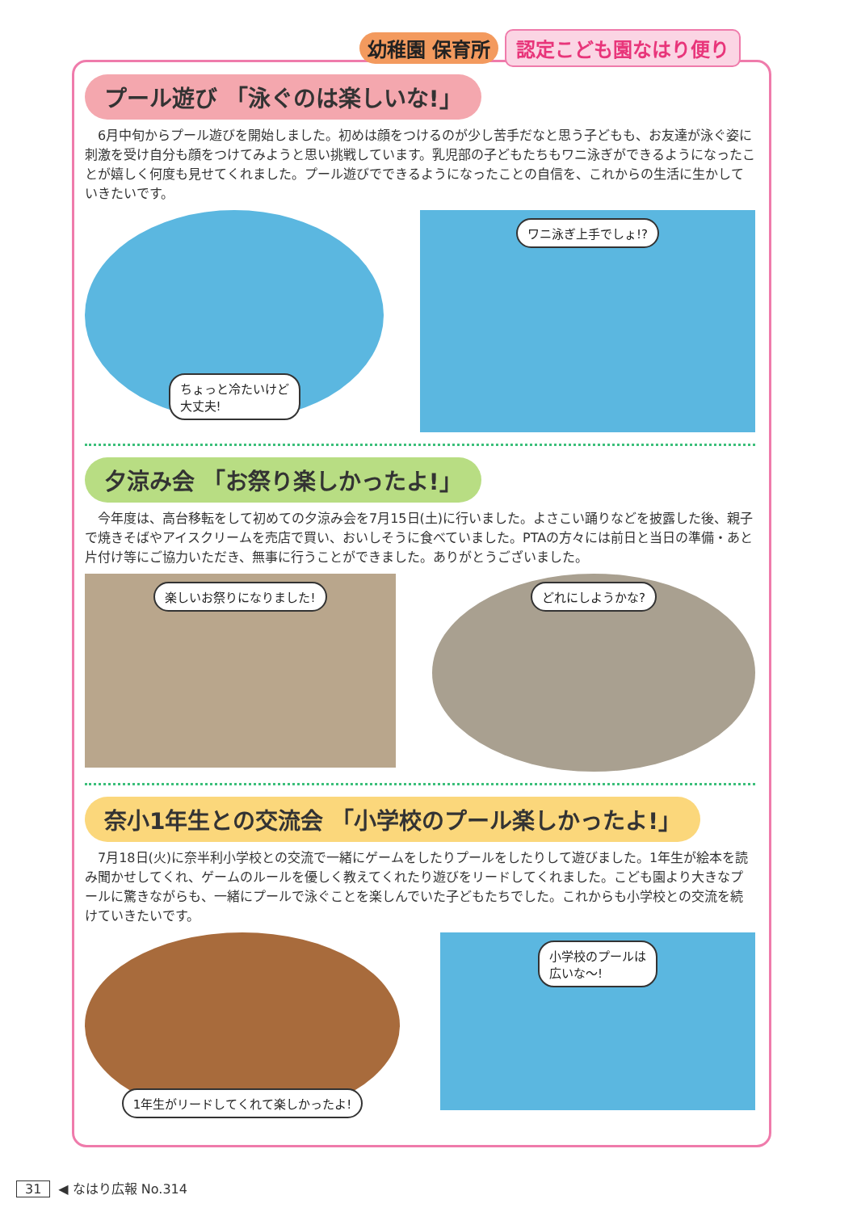幼稚園 保育所 認定こども園なはり便り
プール遊び 「泳ぐのは楽しいな!」
6月中旬からプール遊びを開始しました。初めは顔をつけるのが少し苦手だなと思う子どもも、お友達が泳ぐ姿に刺激を受け自分も顔をつけてみようと思い挑戦しています。乳児部の子どもたちもワニ泳ぎができるようになったことが嬉しく何度も見せてくれました。プール遊びでできるようになったことの自信を、これからの生活に生かしていきたいです。
ちょっと冷たいけど
大丈夫!
ワニ泳ぎ上手でしょ!?
夕涼み会 「お祭り楽しかったよ!」
今年度は、高台移転をして初めての夕涼み会を7月15日(土)に行いました。よさこい踊りなどを披露した後、親子で焼きそばやアイスクリームを売店で買い、おいしそうに食べていました。PTAの方々には前日と当日の準備・あと片付け等にご協力いただき、無事に行うことができました。ありがとうございました。
楽しいお祭りになりました!
どれにしようかな?
奈小1年生との交流会 「小学校のプール楽しかったよ!」
7月18日(火)に奈半利小学校との交流で一緒にゲームをしたりプールをしたりして遊びました。1年生が絵本を読み聞かせしてくれ、ゲームのルールを優しく教えてくれたり遊びをリードしてくれました。こども園より大きなプールに驚きながらも、一緒にプールで泳ぐことを楽しんでいた子どもたちでした。これからも小学校との交流を続けていきたいです。
1年生がリードしてくれて楽しかったよ!
小学校のプールは
広いな〜!
31 ◀ なはり広報 No.314